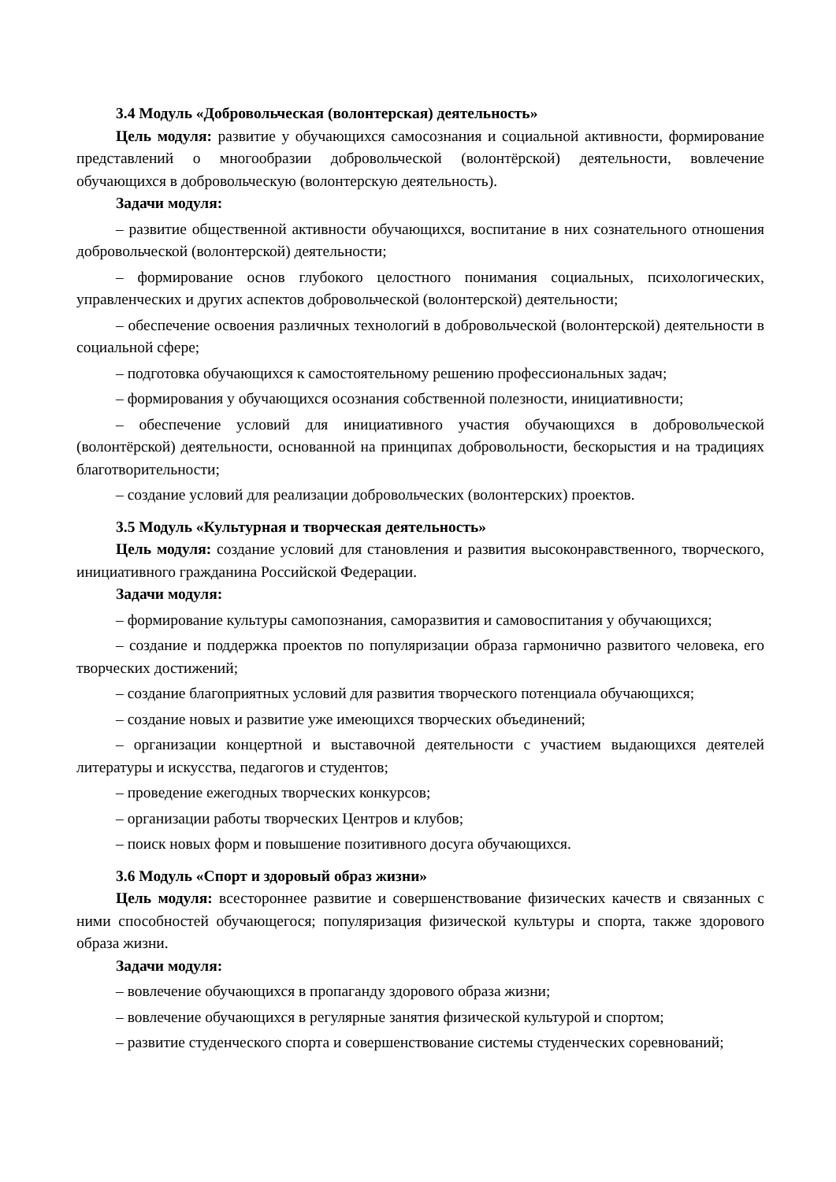3.4 Модуль «Добровольческая (волонтерская) деятельность»
Цель модуля: развитие у обучающихся самосознания и социальной активности, формирование представлений о многообразии добровольческой (волонтёрской) деятельности, вовлечение обучающихся в добровольческую (волонтерскую деятельность).
Задачи модуля:
– развитие общественной активности обучающихся, воспитание в них сознательного отношения добровольческой (волонтерской) деятельности;
– формирование основ глубокого целостного понимания социальных, психологических, управленческих и других аспектов добровольческой (волонтерской) деятельности;
– обеспечение освоения различных технологий в добровольческой (волонтерской) деятельности в социальной сфере;
– подготовка обучающихся к самостоятельному решению профессиональных задач;
– формирования у обучающихся осознания собственной полезности, инициативности;
– обеспечение условий для инициативного участия обучающихся в добровольческой (волонтёрской) деятельности, основанной на принципах добровольности, бескорыстия и на традициях благотворительности;
– создание условий для реализации добровольческих (волонтерских) проектов.
3.5 Модуль «Культурная и творческая деятельность»
Цель модуля: создание условий для становления и развития высоконравственного, творческого, инициативного гражданина Российской Федерации.
Задачи модуля:
– формирование культуры самопознания, саморазвития и самовоспитания у обучающихся;
– создание и поддержка проектов по популяризации образа гармонично развитого человека, его творческих достижений;
– создание благоприятных условий для развития творческого потенциала обучающихся;
– создание новых и развитие уже имеющихся творческих объединений;
– организации концертной и выставочной деятельности с участием выдающихся деятелей литературы и искусства, педагогов и студентов;
– проведение ежегодных творческих конкурсов;
– организации работы творческих Центров и клубов;
– поиск новых форм и повышение позитивного досуга обучающихся.
3.6 Модуль «Спорт и здоровый образ жизни»
Цель модуля: всестороннее развитие и совершенствование физических качеств и связанных с ними способностей обучающегося; популяризация физической культуры и спорта, также здорового образа жизни.
Задачи модуля:
– вовлечение обучающихся в пропаганду здорового образа жизни;
– вовлечение обучающихся в регулярные занятия физической культурой и спортом;
– развитие студенческого спорта и совершенствование системы студенческих соревнований;